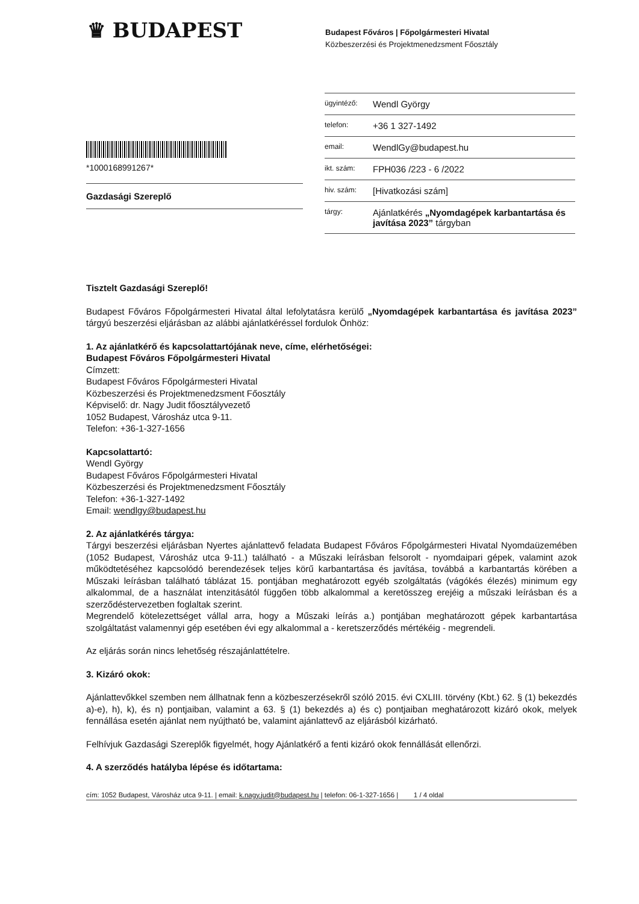♛ BUDAPEST
Budapest Főváros | Főpolgármesteri Hivatal
Közbeszerzési és Projektmenedzsment Főosztály
*1000168991267*
Gazdasági Szereplő
| ügyintéző: | Wendl György |
| telefon: | +36 1 327-1492 |
| email: | WendlGy@budapest.hu |
| ikt. szám: | FPH036 /223 - 6 /2022 |
| hiv. szám: | [Hivatkozási szám] |
| tárgy: | Ajánlatkérés „Nyomdagépek karbantartása és javítása 2023” tárgyban |
Tisztelt Gazdasági Szereplő!
Budapest Főváros Főpolgármesteri Hivatal által lefolytatásra kerülő „Nyomdagépek karbantartása és javítása 2023” tárgyú beszerzési eljárásban az alábbi ajánlatkéréssel fordulok Önhöz:
1. Az ajánlatkérő és kapcsolattartójának neve, címe, elérhetőségei:
Budapest Főváros Főpolgármesteri Hivatal
Címzett:
Budapest Főváros Főpolgármesteri Hivatal
Közbeszerzési és Projektmenedzsment Főosztály
Képviselő: dr. Nagy Judit főosztályvezető
1052 Budapest, Városház utca 9-11.
Telefon: +36-1-327-1656
Kapcsolattartó:
Wendl György
Budapest Főváros Főpolgármesteri Hivatal
Közbeszerzési és Projektmenedzsment Főosztály
Telefon: +36-1-327-1492
Email: wendlgy@budapest.hu
2. Az ajánlatkérés tárgya:
Tárgyi beszerzési eljárásban Nyertes ajánlattevő feladata Budapest Főváros Főpolgármesteri Hivatal Nyomdaüzemében (1052 Budapest, Városház utca 9-11.) található - a Műszaki leírásban felsorolt - nyomdaipari gépek, valamint azok működtetéséhez kapcsolódó berendezések teljes körű karbantartása és javítása, továbbá a karbantartás körében a Műszaki leírásban található táblázat 15. pontjában meghatározott egyéb szolgáltatás (vágókés élezés) minimum egy alkalommal, de a használat intenzitásától függően több alkalommal a keretösszeg erejéig a műszaki leírásban és a szerződéstervezetben foglaltak szerint.
Megrendelő kötelezettséget vállal arra, hogy a Műszaki leírás a.) pontjában meghatározott gépek karbantartása szolgáltatást valamennyi gép esetében évi egy alkalommal a - keretszerződés mértékéig - megrendeli.
Az eljárás során nincs lehetőség részajánlattételre.
3. Kizáró okok:
Ajánlattevőkkel szemben nem állhatnak fenn a közbeszerzésekről szóló 2015. évi CXLIII. törvény (Kbt.) 62. § (1) bekezdés a)-e), h), k), és n) pontjaiban, valamint a 63. § (1) bekezdés a) és c) pontjaiban meghatározott kizáró okok, melyek fennállása esetén ajánlat nem nyújtható be, valamint ajánlattevő az eljárásból kizárható.
Felhívjuk Gazdasági Szereplők figyelmét, hogy Ajánlatkérő a fenti kizáró okok fennállását ellenőrzi.
4. A szerződés hatályba lépése és időtartama:
cím: 1052 Budapest, Városház utca 9-11. | email: k.nagy.judit@budapest.hu | telefon: 06-1-327-1656 | 1 / 4 oldal